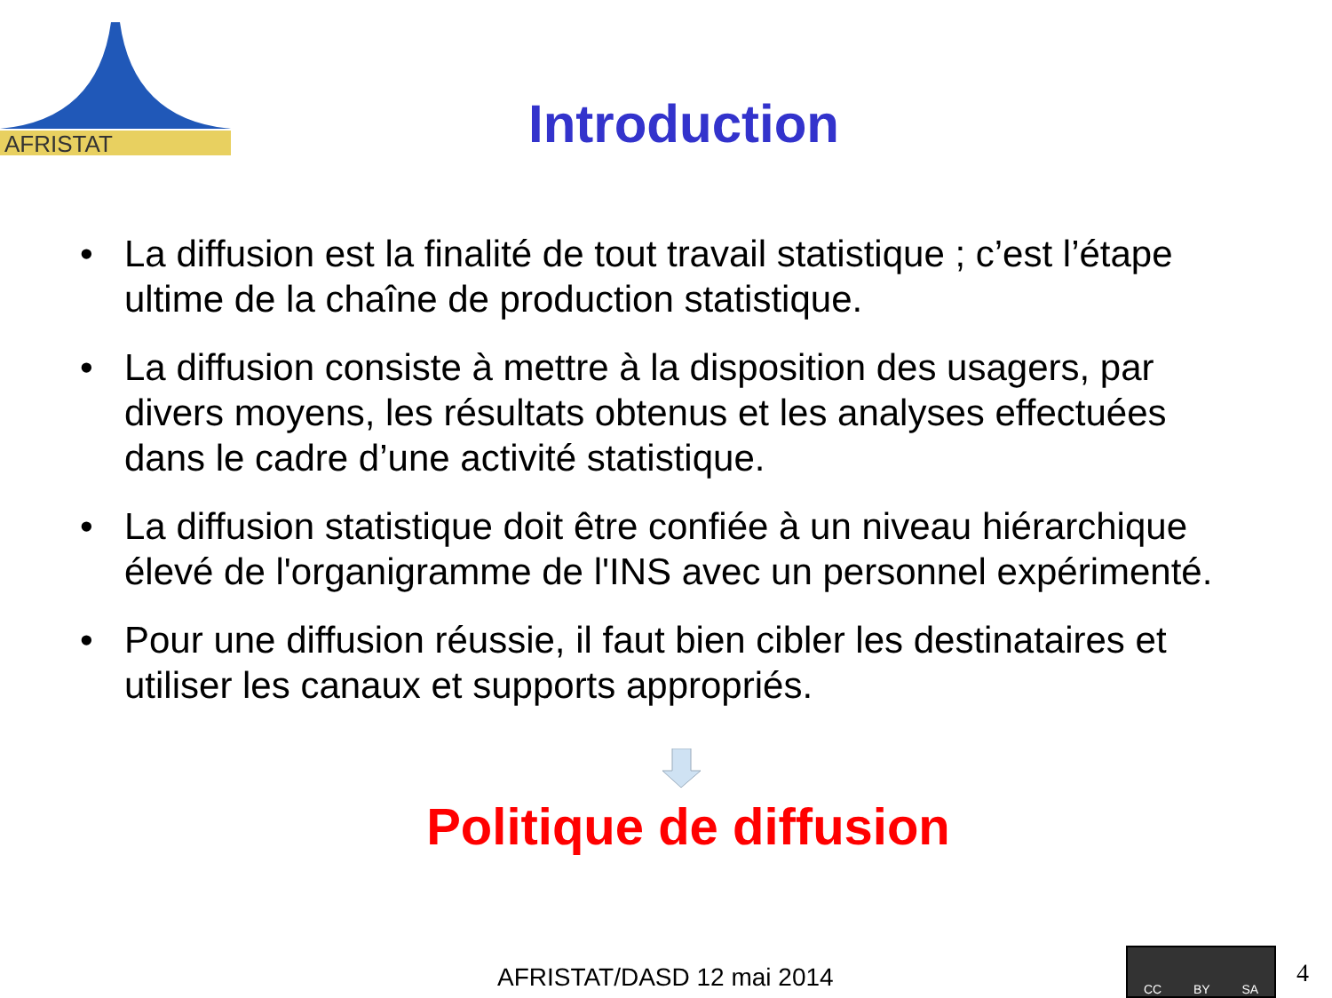AFRISTAT
Introduction
• La diffusion est la finalité de tout travail statistique ; c’est l’étape ultime de la chaîne de production statistique.
• La diffusion consiste à mettre à la disposition des usagers, par divers moyens, les résultats obtenus et les analyses effectuées dans le cadre d’une activité statistique.
• La diffusion statistique doit être confiée à un niveau hiérarchique élevé de l'organigramme de l'INS avec un personnel expérimenté.
• Pour une diffusion réussie, il faut bien cibler les destinataires et utiliser les canaux et supports appropriés.
Politique de diffusion
AFRISTAT/DASD 12 mai 2014
CC BY SA
4